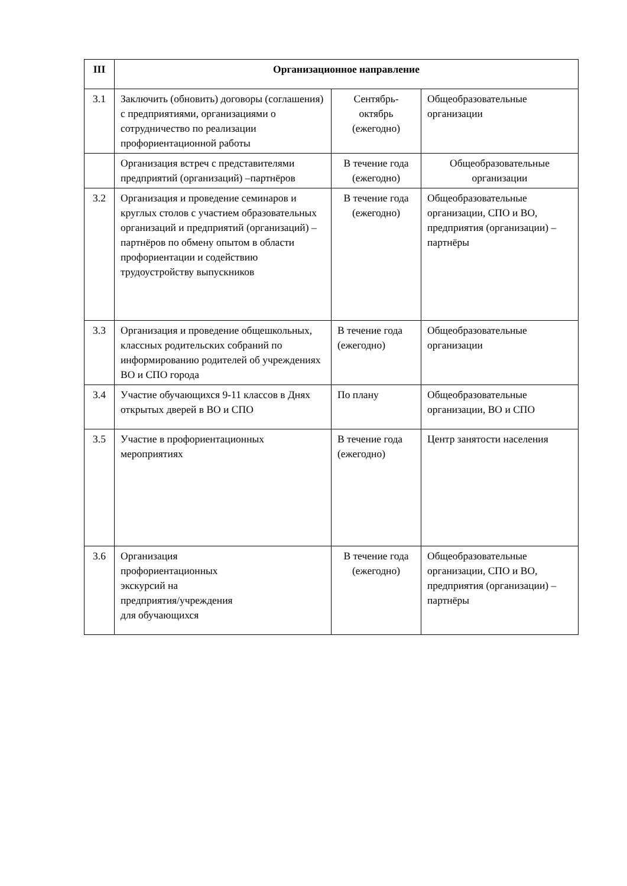| III | Организационное направление | | |
| --- | --- | --- | --- |
| 3.1 | Заключить (обновить) договоры (соглашения) с предприятиями, организациями о сотрудничество по реализации профориентационной работы | Сентябрь- октябрь (ежегодно) | Общеобразовательные организации |
| | Организация встреч с представителями предприятий (организаций) –партнёров | В течение года (ежегодно) | Общеобразовательные организации |
| 3.2 | Организация и проведение семинаров и круглых столов с участием образовательных организаций и предприятий (организаций) – партнёров по обмену опытом в области профориентации и содействию трудоустройству выпускников | В течение года (ежегодно) | Общеобразовательные организации, СПО и ВО, предприятия (организации) – партнёры |
| 3.3 | Организация и проведение общешкольных, классных родительских собраний по информированию родителей об учреждениях ВО и СПО города | В течение года (ежегодно) | Общеобразовательные организации |
| 3.4 | Участие обучающихся 9-11 классов в Днях открытых дверей в ВО и СПО | По плану | Общеобразовательные организации, ВО и СПО |
| 3.5 | Участие в профориентационных мероприятиях | В течение года (ежегодно) | Центр занятости населения |
| 3.6 | Организация профориентационных экскурсий на предприятия/учреждения для обучающихся | В течение года (ежегодно) | Общеобразовательные организации, СПО и ВО, предприятия (организации) – партнёры |